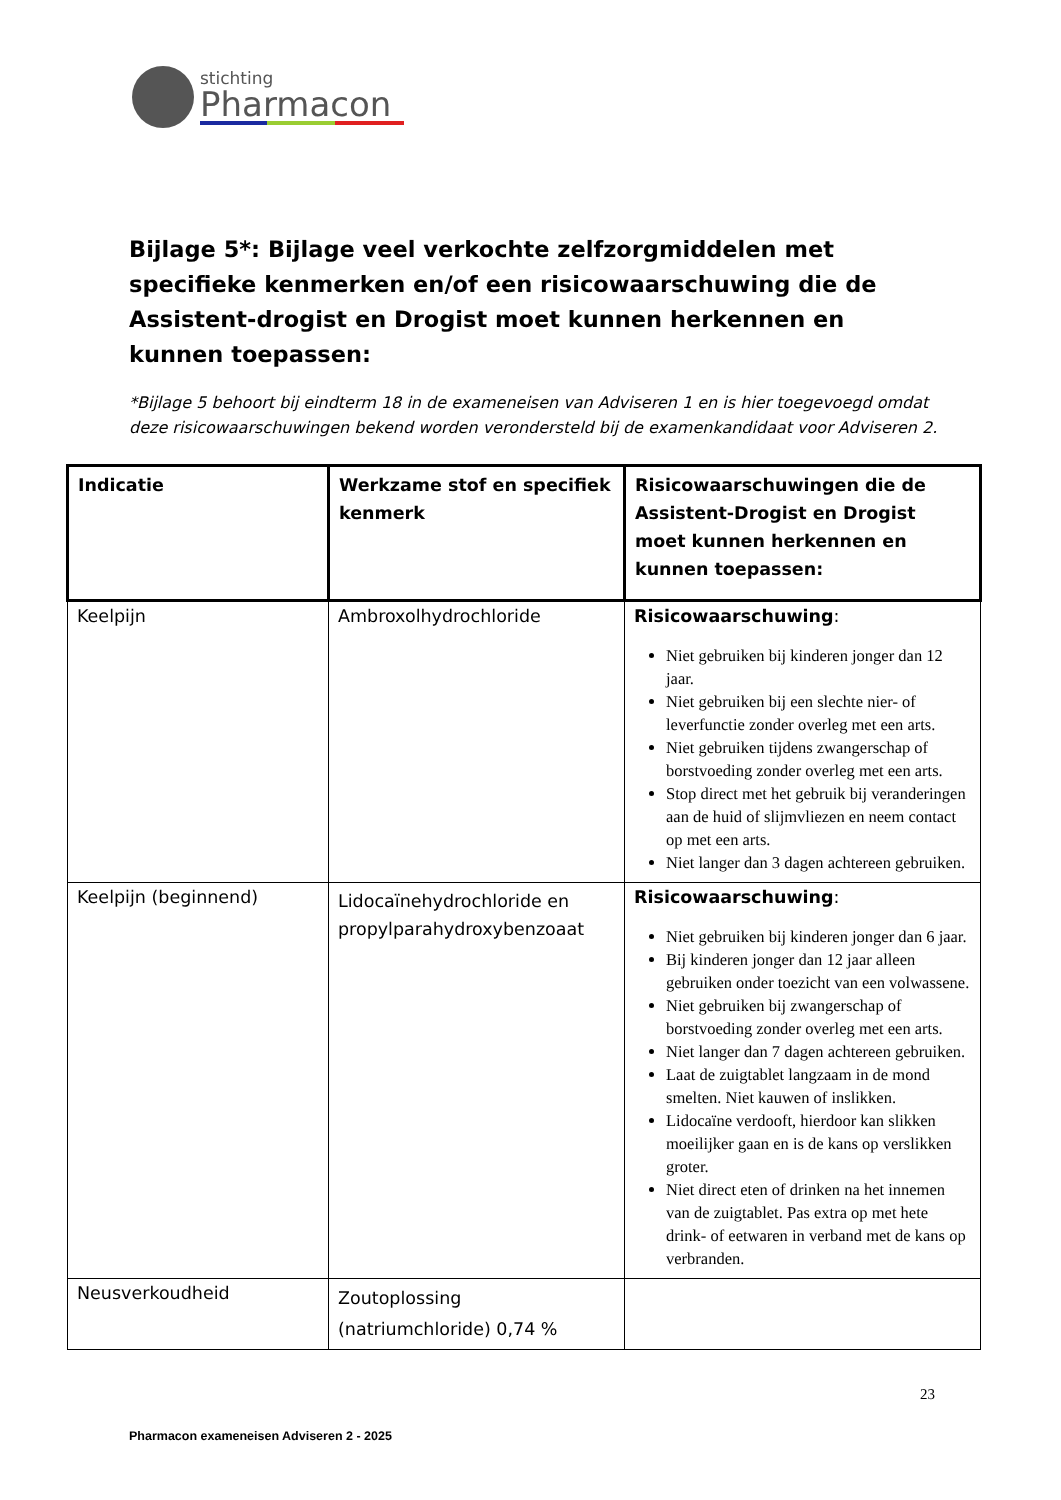stichting
Pharmacon
Bijlage 5*: Bijlage veel verkochte zelfzorgmiddelen met specifieke kenmerken en/of een risicowaarschuwing die de Assistent-drogist en Drogist moet kunnen herkennen en kunnen toepassen:
*Bijlage 5 behoort bij eindterm 18 in de exameneisen van Adviseren 1 en is hier toegevoegd omdat deze risicowaarschuwingen bekend worden verondersteld bij de examenkandidaat voor Adviseren 2.
| Indicatie | Werkzame stof en specifiek kenmerk | Risicowaarschuwingen die de Assistent-Drogist en Drogist moet kunnen herkennen en kunnen toepassen: |
| --- | --- | --- |
| Keelpijn | Ambroxolhydrochloride | Risicowaarschuwing : Niet gebruiken bij kinderen jonger dan 12 jaar. Niet gebruiken bij een slechte nier- of leverfunctie zonder overleg met een arts. Niet gebruiken tijdens zwangerschap of borstvoeding zonder overleg met een arts. Stop direct met het gebruik bij veranderingen aan de huid of slijmvliezen en neem contact op met een arts. Niet langer dan 3 dagen achtereen gebruiken. |
| Keelpijn (beginnend) | Lidocaïnehydrochloride en propylparahydroxybenzoaat | Risicowaarschuwing : Niet gebruiken bij kinderen jonger dan 6 jaar. Bij kinderen jonger dan 12 jaar alleen gebruiken onder toezicht van een volwassene. Niet gebruiken bij zwangerschap of borstvoeding zonder overleg met een arts. Niet langer dan 7 dagen achtereen gebruiken. Laat de zuigtablet langzaam in de mond smelten. Niet kauwen of inslikken. Lidocaïne verdooft, hierdoor kan slikken moeilijker gaan en is de kans op verslikken groter. Niet direct eten of drinken na het innemen van de zuigtablet. Pas extra op met hete drink- of eetwaren in verband met de kans op verbranden. |
| Neusverkoudheid | Zoutoplossing (natriumchloride) 0,74 % | |
23
Pharmacon exameneisen Adviseren 2 - 2025